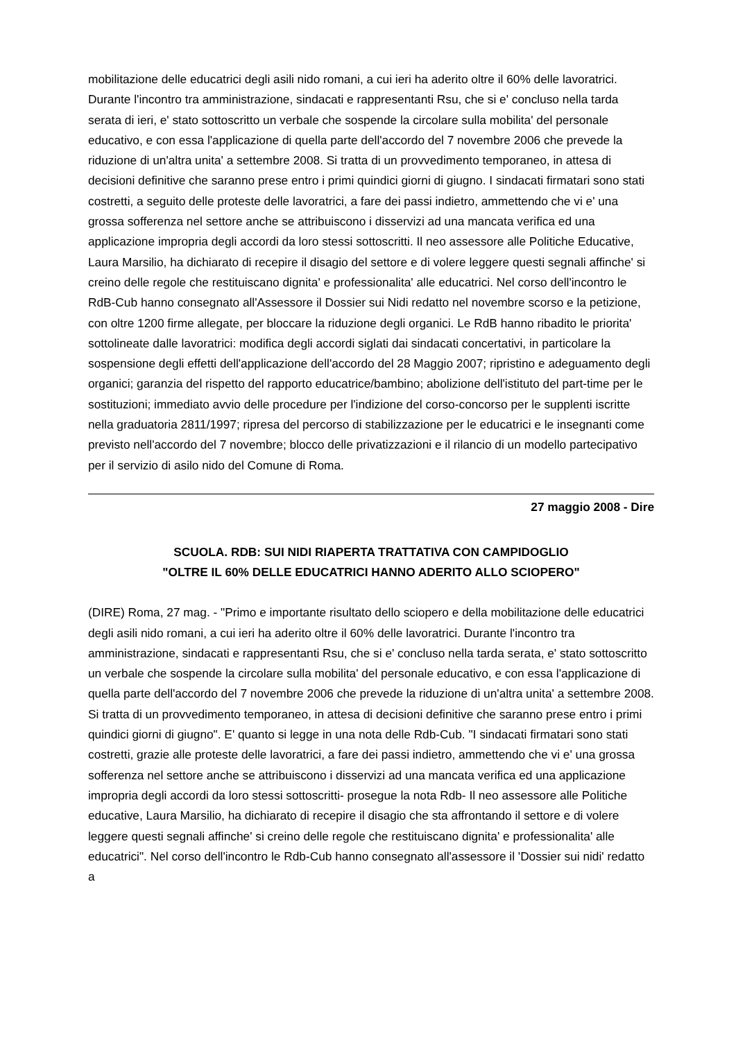mobilitazione delle educatrici degli asili nido romani, a cui ieri ha aderito oltre il 60% delle lavoratrici. Durante l'incontro tra amministrazione, sindacati e rappresentanti Rsu, che si e' concluso nella tarda serata di ieri, e' stato sottoscritto un verbale che sospende la circolare sulla mobilita' del personale educativo, e con essa l'applicazione di quella parte dell'accordo del 7 novembre 2006 che prevede la riduzione di un'altra unita' a settembre 2008. Si tratta di un provvedimento temporaneo, in attesa di decisioni definitive che saranno prese entro i primi quindici giorni di giugno. I sindacati firmatari sono stati costretti, a seguito delle proteste delle lavoratrici, a fare dei passi indietro, ammettendo che vi e' una grossa sofferenza nel settore anche se attribuiscono i disservizi ad una mancata verifica ed una applicazione impropria degli accordi da loro stessi sottoscritti. Il neo assessore alle Politiche Educative, Laura Marsilio, ha dichiarato di recepire il disagio del settore e di volere leggere questi segnali affinche' si creino delle regole che restituiscano dignita' e professionalita' alle educatrici. Nel corso dell'incontro le RdB-Cub hanno consegnato all'Assessore il Dossier sui Nidi redatto nel novembre scorso e la petizione, con oltre 1200 firme allegate, per bloccare la riduzione degli organici. Le RdB hanno ribadito le priorita' sottolineate dalle lavoratrici: modifica degli accordi siglati dai sindacati concertativi, in particolare la sospensione degli effetti dell'applicazione dell'accordo del 28 Maggio 2007; ripristino e adeguamento degli organici; garanzia del rispetto del rapporto educatrice/bambino; abolizione dell'istituto del part-time per le sostituzioni; immediato avvio delle procedure per l'indizione del corso-concorso per le supplenti iscritte nella graduatoria 2811/1997; ripresa del percorso di stabilizzazione per le educatrici e le insegnanti come previsto nell'accordo del 7 novembre; blocco delle privatizzazioni e il rilancio di un modello partecipativo per il servizio di asilo nido del Comune di Roma.
27 maggio 2008 - Dire
SCUOLA. RDB: SUI NIDI RIAPERTA TRATTATIVA CON CAMPIDOGLIO
"OLTRE IL 60% DELLE EDUCATRICI HANNO ADERITO ALLO SCIOPERO"
(DIRE) Roma, 27 mag. - "Primo e importante risultato dello sciopero e della mobilitazione delle educatrici degli asili nido romani, a cui ieri ha aderito oltre il 60% delle lavoratrici. Durante l'incontro tra amministrazione, sindacati e rappresentanti Rsu, che si e' concluso nella tarda serata, e' stato sottoscritto un verbale che sospende la circolare sulla mobilita' del personale educativo, e con essa l'applicazione di quella parte dell'accordo del 7 novembre 2006 che prevede la riduzione di un'altra unita' a settembre 2008. Si tratta di un provvedimento temporaneo, in attesa di decisioni definitive che saranno prese entro i primi quindici giorni di giugno". E' quanto si legge in una nota delle Rdb-Cub. "I sindacati firmatari sono stati costretti, grazie alle proteste delle lavoratrici, a fare dei passi indietro, ammettendo che vi e' una grossa sofferenza nel settore anche se attribuiscono i disservizi ad una mancata verifica ed una applicazione impropria degli accordi da loro stessi sottoscritti- prosegue la nota Rdb- Il neo assessore alle Politiche educative, Laura Marsilio, ha dichiarato di recepire il disagio che sta affrontando il settore e di volere leggere questi segnali affinche' si creino delle regole che restituiscano dignita' e professionalita' alle educatrici". Nel corso dell'incontro le Rdb-Cub hanno consegnato all'assessore il 'Dossier sui nidi' redatto a